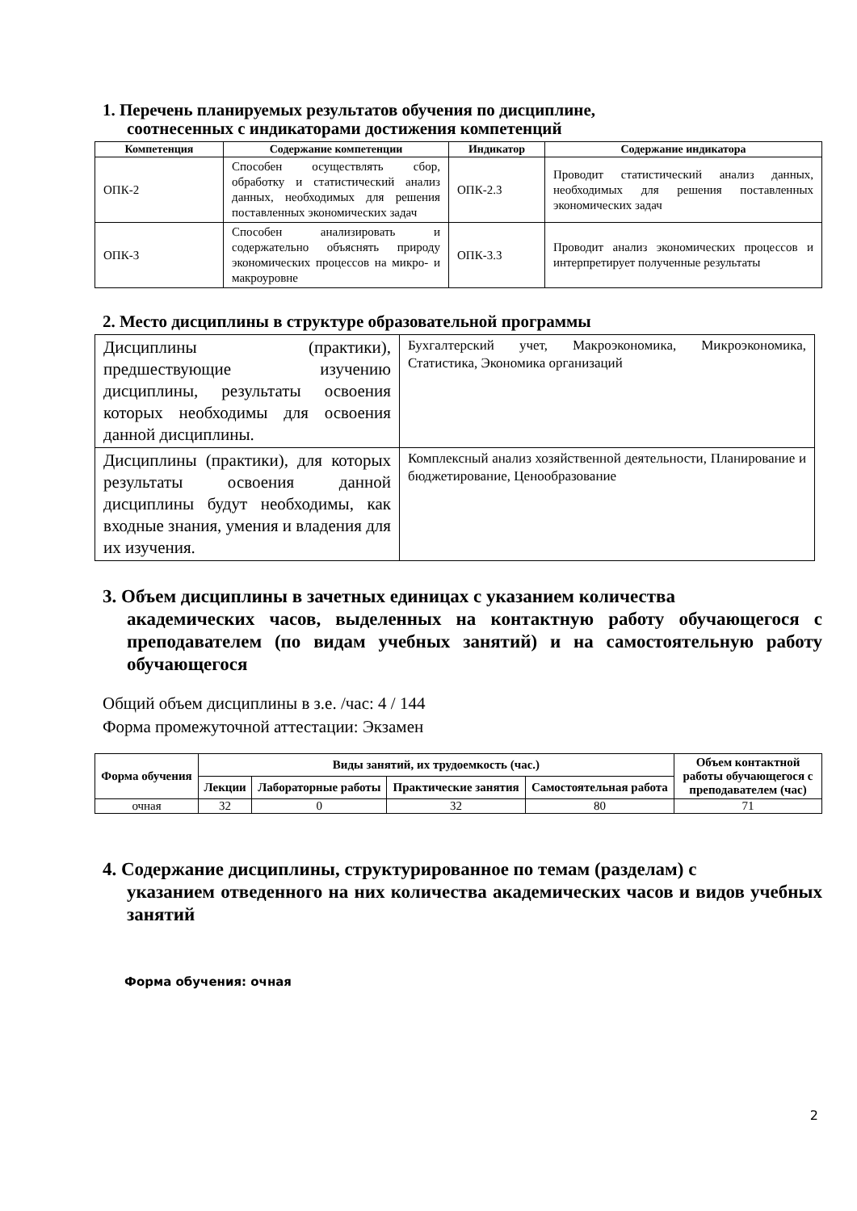1. Перечень планируемых результатов обучения по дисциплине,
соотнесенных с индикаторами достижения компетенций
| Компетенция | Содержание компетенции | Индикатор | Содержание индикатора |
| --- | --- | --- | --- |
| ОПК-2 | Способен осуществлять сбор, обработку и статистический анализ данных, необходимых для решения поставленных экономических задач | ОПК-2.3 | Проводит статистический анализ данных, необходимых для решения поставленных экономических задач |
| ОПК-3 | Способен анализировать и содержательно объяснять природу экономических процессов на микро- и макроуровне | ОПК-3.3 | Проводит анализ экономических процессов и интерпретирует полученные результаты |
2. Место дисциплины в структуре образовательной программы
| Дисциплины (практики), предшествующие изучению дисциплины, результаты освоения которых необходимы для освоения данной дисциплины. | Бухгалтерский учет, Макроэкономика, Микроэкономика, Статистика, Экономика организаций |
| Дисциплины (практики), для которых результаты освоения данной дисциплины будут необходимы, как входные знания, умения и владения для их изучения. | Комплексный анализ хозяйственной деятельности, Планирование и бюджетирование, Ценообразование |
3. Объем дисциплины в зачетных единицах с указанием количества
академических часов, выделенных на контактную работу обучающегося с преподавателем (по видам учебных занятий) и на самостоятельную работу обучающегося
Общий объем дисциплины в з.е. /час: 4 / 144
Форма промежуточной аттестации: Экзамен
| Форма обучения | Виды занятий, их трудоемкость (час.) | | | | Объем контактной работы обучающегося с преподавателем (час) |
| --- | --- | --- | --- | --- | --- |
| | Лекции | Лабораторные работы | Практические занятия | Самостоятельная работа | |
| очная | 32 | 0 | 32 | 80 | 71 |
4. Содержание дисциплины, структурированное по темам (разделам) с
указанием отведенного на них количества академических часов и видов учебных занятий
Форма обучения: очная
2